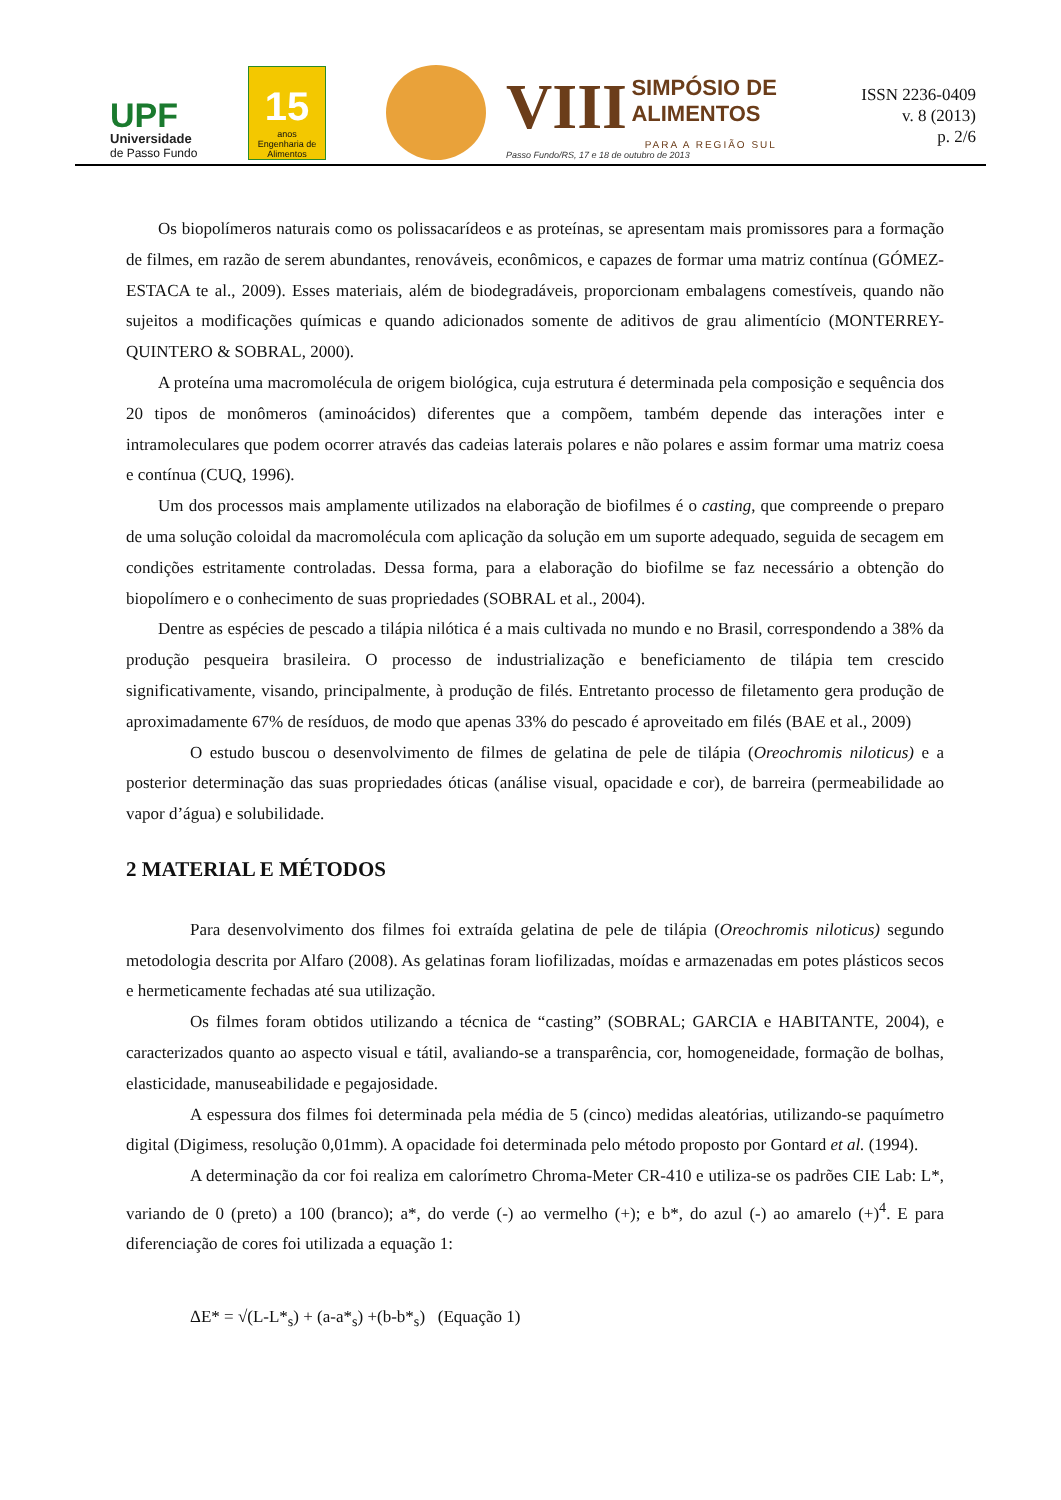UPF
Universidade
de Passo Fundo
15
anos
Engenharia de Alimentos
VIII SIMPÓSIO DE
ALIMENTOS
PARA A REGIÃO SUL
Passo Fundo/RS, 17 e 18 de outubro de 2013
ISSN 2236-0409
v. 8 (2013)
p. 2/6
Os biopolímeros naturais como os polissacarídeos e as proteínas, se apresentam mais promissores para a formação de filmes, em razão de serem abundantes, renováveis, econômicos, e capazes de formar uma matriz contínua (GÓMEZ-ESTACA te al., 2009). Esses materiais, além de biodegradáveis, proporcionam embalagens comestíveis, quando não sujeitos a modificações químicas e quando adicionados somente de aditivos de grau alimentício (MONTERREY-QUINTERO & SOBRAL, 2000).
A proteína uma macromolécula de origem biológica, cuja estrutura é determinada pela composição e sequência dos 20 tipos de monômeros (aminoácidos) diferentes que a compõem, também depende das interações inter e intramoleculares que podem ocorrer através das cadeias laterais polares e não polares e assim formar uma matriz coesa e contínua (CUQ, 1996).
Um dos processos mais amplamente utilizados na elaboração de biofilmes é o casting, que compreende o preparo de uma solução coloidal da macromolécula com aplicação da solução em um suporte adequado, seguida de secagem em condições estritamente controladas. Dessa forma, para a elaboração do biofilme se faz necessário a obtenção do biopolímero e o conhecimento de suas propriedades (SOBRAL et al., 2004).
Dentre as espécies de pescado a tilápia nilótica é a mais cultivada no mundo e no Brasil, correspondendo a 38% da produção pesqueira brasileira. O processo de industrialização e beneficiamento de tilápia tem crescido significativamente, visando, principalmente, à produção de filés. Entretanto processo de filetamento gera produção de aproximadamente 67% de resíduos, de modo que apenas 33% do pescado é aproveitado em filés (BAE et al., 2009)
O estudo buscou o desenvolvimento de filmes de gelatina de pele de tilápia (Oreochromis niloticus) e a posterior determinação das suas propriedades óticas (análise visual, opacidade e cor), de barreira (permeabilidade ao vapor d’água) e solubilidade.
2 MATERIAL E MÉTODOS
Para desenvolvimento dos filmes foi extraída gelatina de pele de tilápia (Oreochromis niloticus) segundo metodologia descrita por Alfaro (2008). As gelatinas foram liofilizadas, moídas e armazenadas em potes plásticos secos e hermeticamente fechadas até sua utilização.
Os filmes foram obtidos utilizando a técnica de “casting” (SOBRAL; GARCIA e HABITANTE, 2004), e caracterizados quanto ao aspecto visual e tátil, avaliando-se a transparência, cor, homogeneidade, formação de bolhas, elasticidade, manuseabilidade e pegajosidade.
A espessura dos filmes foi determinada pela média de 5 (cinco) medidas aleatórias, utilizando-se paquímetro digital (Digimess, resolução 0,01mm). A opacidade foi determinada pelo método proposto por Gontard et al. (1994).
A determinação da cor foi realiza em calorímetro Chroma-Meter CR-410 e utiliza-se os padrões CIE Lab: L*, variando de 0 (preto) a 100 (branco); a*, do verde (-) ao vermelho (+); e b*, do azul (-) ao amarelo (+)<sup>4</sup>. E para diferenciação de cores foi utilizada a equação 1:
ΔE* = √(L-L*<sub>s</sub>) + (a-a*<sub>s</sub>) +(b-b*<sub>s</sub>) (Equação 1)